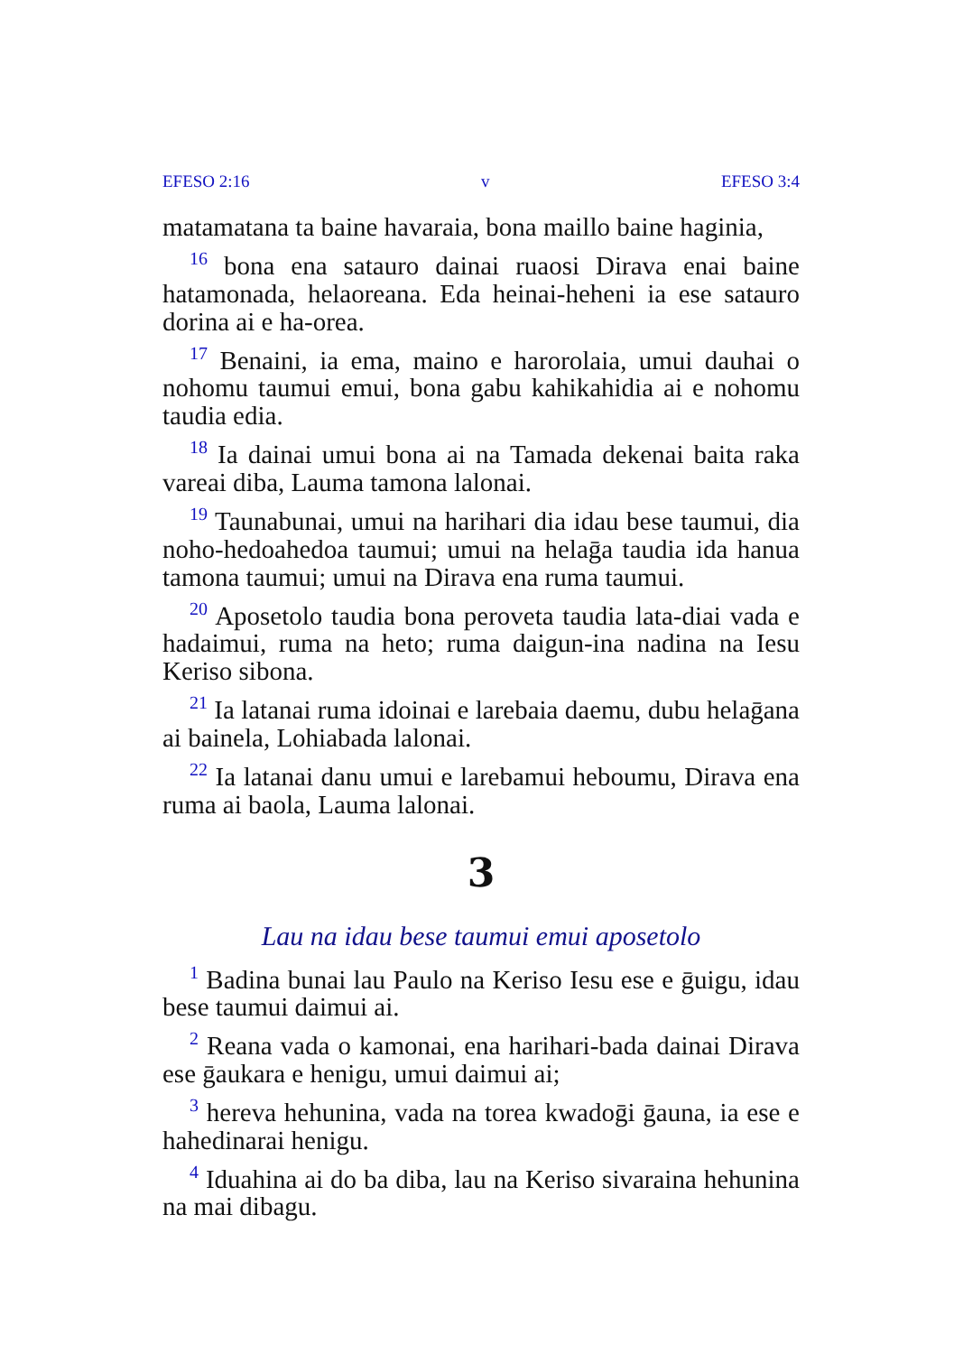EFESO 2:16 v EFESO 3:4
matamatana ta baine havaraia, bona maillo baine haginia,
<sup>16</sup> bona ena satauro dainai ruaosi Dirava enai baine hatamonada, helaoreana. Eda heinai-heheni ia ese satauro dorina ai e ha-orea.
<sup>17</sup> Benaini, ia ema, maino e harorolaia, umui dauhai o nohomu taumui emui, bona gabu kahikahidia ai e nohomu taudia edia.
<sup>18</sup> Ia dainai umui bona ai na Tamada dekenai baita raka vareai diba, Lauma tamona lalonai.
<sup>19</sup> Taunabunai, umui na harihari dia idau bese taumui, dia noho-hedoahedoa taumui; umui na helaḡa taudia ida hanua tamona taumui; umui na Dirava ena ruma taumui.
<sup>20</sup> Aposetolo taudia bona peroveta taudia lata-diai vada e hadaimui, ruma na heto; ruma daigun-ina nadina na Iesu Keriso sibona.
<sup>21</sup> Ia latanai ruma idoinai e larebaia daemu, dubu helaḡana ai bainela, Lohiabada lalonai.
<sup>22</sup> Ia latanai danu umui e larebamui heboumu, Dirava ena ruma ai baola, Lauma lalonai.
3
Lau na idau bese taumui emui aposetolo
<sup>1</sup> Badina bunai lau Paulo na Keriso Iesu ese e ḡuigu, idau bese taumui daimui ai.
<sup>2</sup> Reana vada o kamonai, ena harihari-bada dainai Dirava ese ḡaukara e henigu, umui daimui ai;
<sup>3</sup> hereva hehunina, vada na torea kwadoḡi ḡauna, ia ese e hahedinarai henigu.
<sup>4</sup> Iduahina ai do ba diba, lau na Keriso sivaraina hehunina na mai dibagu.